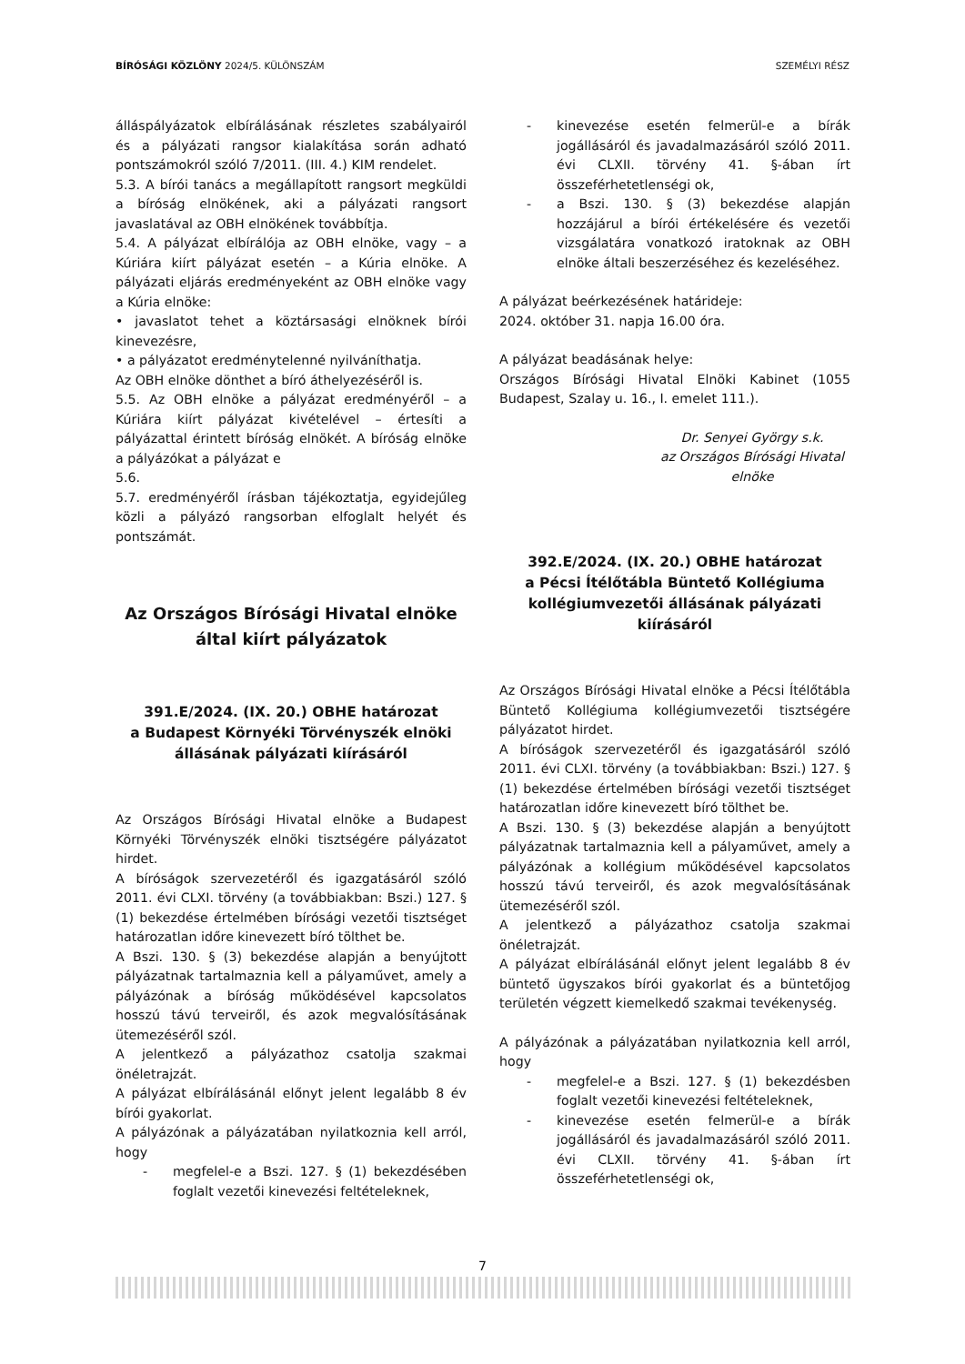BÍRÓSÁGI KÖZLÖNY 2024/5. KÜLÖNSZÁM SZEMÉLYI RÉSZ
álláspályázatok elbírálásának részletes szabályairól és a pályázati rangsor kialakítása során adható pontszámokról szóló 7/2011. (III. 4.) KIM rendelet.
5.3. A bírói tanács a megállapított rangsort megküldi a bíróság elnökének, aki a pályázati rangsort javaslatával az OBH elnökének továbbítja.
5.4. A pályázat elbírálója az OBH elnöke, vagy – a Kúriára kiírt pályázat esetén – a Kúria elnöke. A pályázati eljárás eredményeként az OBH elnöke vagy a Kúria elnöke:
• javaslatot tehet a köztársasági elnöknek bírói kinevezésre,
• a pályázatot eredménytelenné nyilváníthatja.
Az OBH elnöke dönthet a bíró áthelyezéséről is.
5.5. Az OBH elnöke a pályázat eredményéről – a Kúriára kiírt pályázat kivételével – értesíti a pályázattal érintett bíróság elnökét. A bíróság elnöke a pályázókat a pályázat e
5.6.
5.7. eredményéről írásban tájékoztatja, egyidejűleg közli a pályázó rangsorban elfoglalt helyét és pontszámát.
Az Országos Bírósági Hivatal elnöke által kiírt pályázatok
391.E/2024. (IX. 20.) OBHE határozat
a Budapest Környéki Törvényszék elnöki állásának pályázati kiírásáról
Az Országos Bírósági Hivatal elnöke a Budapest Környéki Törvényszék elnöki tisztségére pályázatot hirdet.
A bíróságok szervezetéről és igazgatásáról szóló 2011. évi CLXI. törvény (a továbbiakban: Bszi.) 127. § (1) bekezdése értelmében bírósági vezetői tisztséget határozatlan időre kinevezett bíró tölthet be.
A Bszi. 130. § (3) bekezdése alapján a benyújtott pályázatnak tartalmaznia kell a pályaművet, amely a pályázónak a bíróság működésével kapcsolatos hosszú távú terveiről, és azok megvalósításának ütemezéséről szól.
A jelentkező a pályázathoz csatolja szakmai önéletrajzát.
A pályázat elbírálásánál előnyt jelent legalább 8 év bírói gyakorlat.
A pályázónak a pályázatában nyilatkoznia kell arról, hogy
- megfelel-e a Bszi. 127. § (1) bekezdésében foglalt vezetői kinevezési feltételeknek,
- kinevezése esetén felmerül-e a bírák jogállásáról és javadalmazásáról szóló 2011. évi CLXII. törvény 41. §-ában írt összeférhetetlenségi ok,
- a Bszi. 130. § (3) bekezdése alapján hozzájárul a bírói értékelésére és vezetői vizsgálatára vonatkozó iratoknak az OBH elnöke általi beszerzéséhez és kezeléséhez.
A pályázat beérkezésének határideje:
2024. október 31. napja 16.00 óra.
A pályázat beadásának helye:
Országos Bírósági Hivatal Elnöki Kabinet (1055 Budapest, Szalay u. 16., I. emelet 111.).
Dr. Senyei György s.k.
az Országos Bírósági Hivatal
elnöke
392.E/2024. (IX. 20.) OBHE határozat
a Pécsi Ítélőtábla Büntető Kollégiuma kollégiumvezetői állásának pályázati kiírásáról
Az Országos Bírósági Hivatal elnöke a Pécsi Ítélőtábla Büntető Kollégiuma kollégiumvezetői tisztségére pályázatot hirdet.
A bíróságok szervezetéről és igazgatásáról szóló 2011. évi CLXI. törvény (a továbbiakban: Bszi.) 127. § (1) bekezdése értelmében bírósági vezetői tisztséget határozatlan időre kinevezett bíró tölthet be.
A Bszi. 130. § (3) bekezdése alapján a benyújtott pályázatnak tartalmaznia kell a pályaművet, amely a pályázónak a kollégium működésével kapcsolatos hosszú távú terveiről, és azok megvalósításának ütemezéséről szól.
A jelentkező a pályázathoz csatolja szakmai önéletrajzát.
A pályázat elbírálásánál előnyt jelent legalább 8 év büntető ügyszakos bírói gyakorlat és a büntetőjog területén végzett kiemelkedő szakmai tevékenység.
A pályázónak a pályázatában nyilatkoznia kell arról, hogy
- megfelel-e a Bszi. 127. § (1) bekezdésben foglalt vezetői kinevezési feltételeknek,
- kinevezése esetén felmerül-e a bírák jogállásáról és javadalmazásáról szóló 2011. évi CLXII. törvény 41. §-ában írt összeférhetetlenségi ok,
7